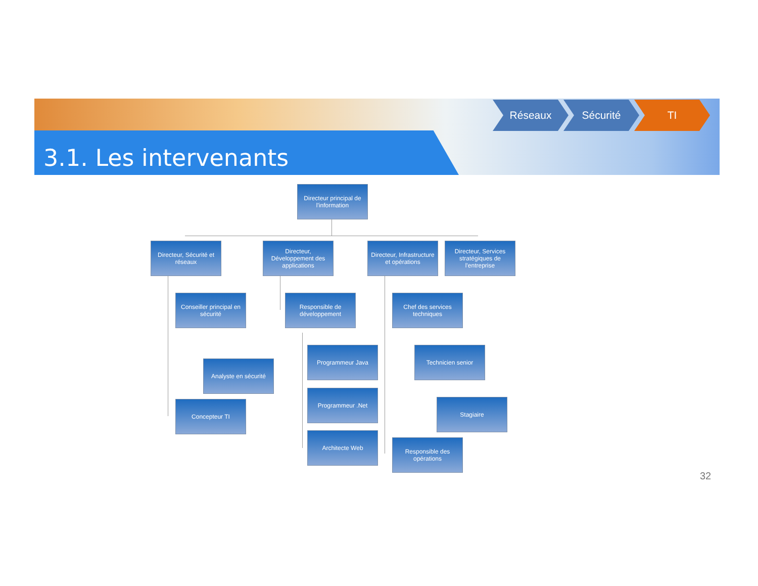3.1. Les intervenants
Réseaux Sécurité TI
Directeur principal de l'information
Directeur, Sécurité et réseaux
Directeur, Développement des applications
Directeur, Infrastructure et opérations
Directeur, Services stratégiques de l'entreprise
Conseiller principal en sécurité
Analyste en sécurité
Concepteur TI
Responsible de développement
Programmeur Java
Programmeur .Net
Architecte Web
Chef des services techniques
Technicien senior
Stagiaire
Responsible des opérations
32